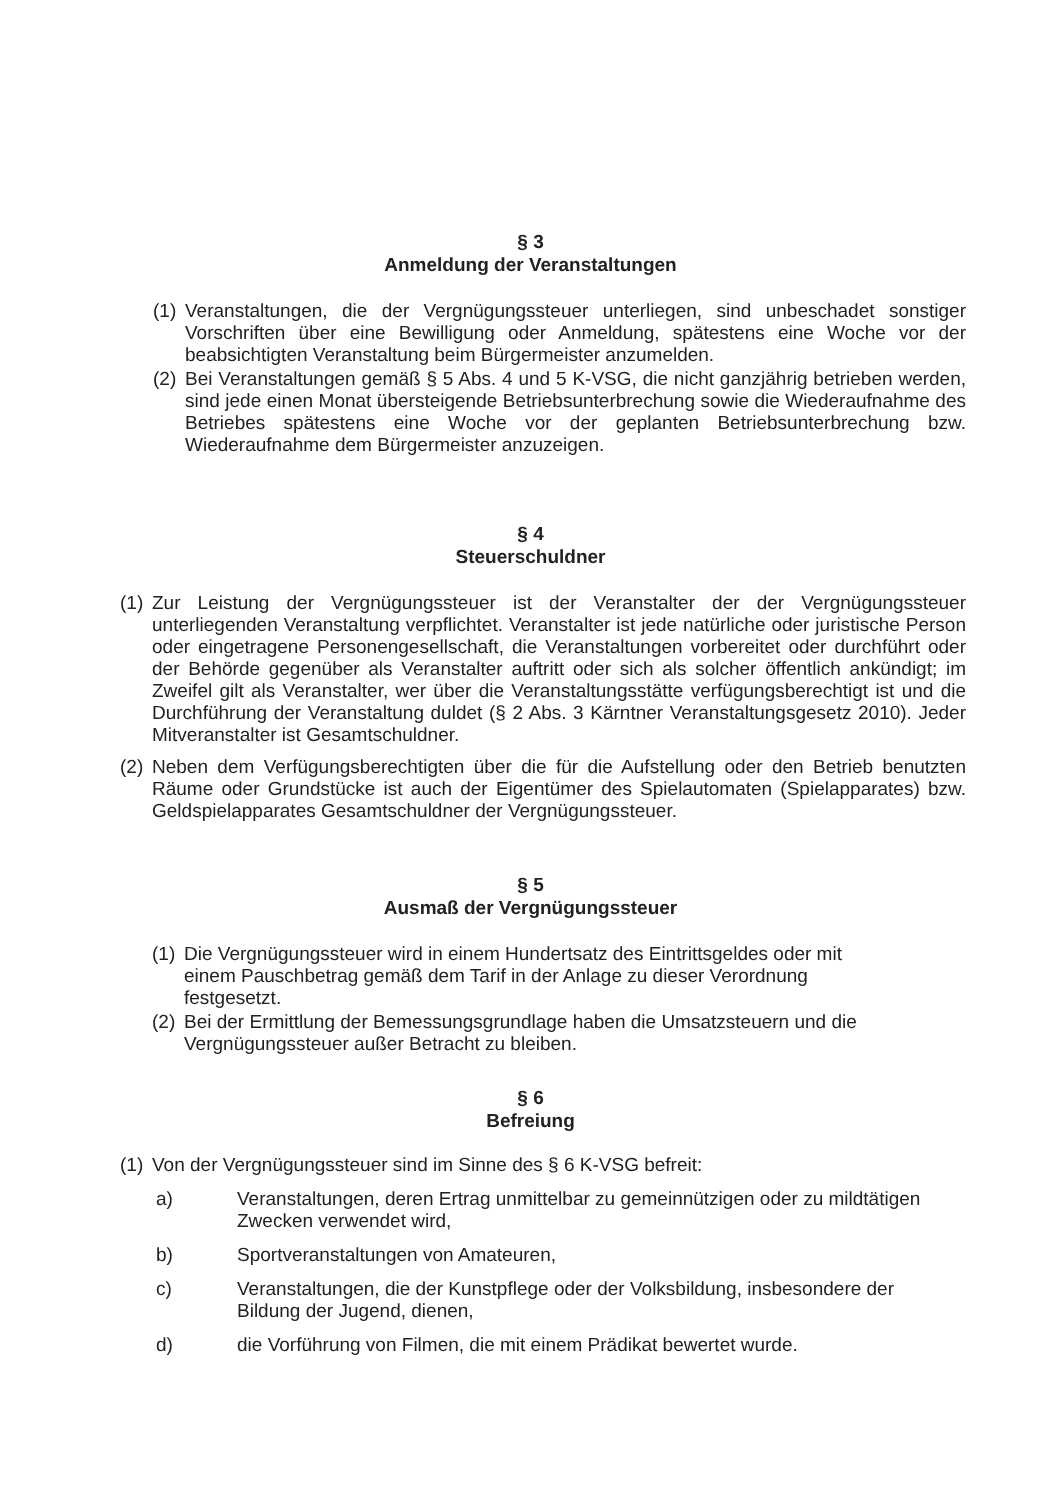§ 3
Anmeldung der Veranstaltungen
(1) Veranstaltungen, die der Vergnügungssteuer unterliegen, sind unbeschadet sonstiger Vorschriften über eine Bewilligung oder Anmeldung, spätestens eine Woche vor der beabsichtigten Veranstaltung beim Bürgermeister anzumelden.
(2) Bei Veranstaltungen gemäß § 5 Abs. 4 und 5 K-VSG, die nicht ganzjährig betrieben werden, sind jede einen Monat übersteigende Betriebsunterbrechung sowie die Wiederaufnahme des Betriebes spätestens eine Woche vor der geplanten Betriebsunterbrechung bzw. Wiederaufnahme dem Bürgermeister anzuzeigen.
§ 4
Steuerschuldner
(1) Zur Leistung der Vergnügungssteuer ist der Veranstalter der der Vergnügungssteuer unterliegenden Veranstaltung verpflichtet. Veranstalter ist jede natürliche oder juristische Person oder eingetragene Personengesellschaft, die Veranstaltungen vorbereitet oder durchführt oder der Behörde gegenüber als Veranstalter auftritt oder sich als solcher öffentlich ankündigt; im Zweifel gilt als Veranstalter, wer über die Veranstaltungsstätte verfügungsberechtigt ist und die Durchführung der Veranstaltung duldet (§ 2 Abs. 3 Kärntner Veranstaltungsgesetz 2010). Jeder Mitveranstalter ist Gesamtschuldner.
(2) Neben dem Verfügungsberechtigten über die für die Aufstellung oder den Betrieb benutzten Räume oder Grundstücke ist auch der Eigentümer des Spielautomaten (Spielapparates) bzw. Geldspielapparates Gesamtschuldner der Vergnügungssteuer.
§ 5
Ausmaß der Vergnügungssteuer
(1) Die Vergnügungssteuer wird in einem Hundertsatz des Eintrittsgeldes oder mit einem Pauschbetrag gemäß dem Tarif in der Anlage zu dieser Verordnung festgesetzt.
(2) Bei der Ermittlung der Bemessungsgrundlage haben die Umsatzsteuern und die Vergnügungssteuer außer Betracht zu bleiben.
§ 6
Befreiung
(1) Von der Vergnügungssteuer sind im Sinne des § 6 K-VSG befreit:
a) Veranstaltungen, deren Ertrag unmittelbar zu gemeinnützigen oder zu mildtätigen Zwecken verwendet wird,
b) Sportveranstaltungen von Amateuren,
c) Veranstaltungen, die der Kunstpflege oder der Volksbildung, insbesondere der Bildung der Jugend, dienen,
d) die Vorführung von Filmen, die mit einem Prädikat bewertet wurde.